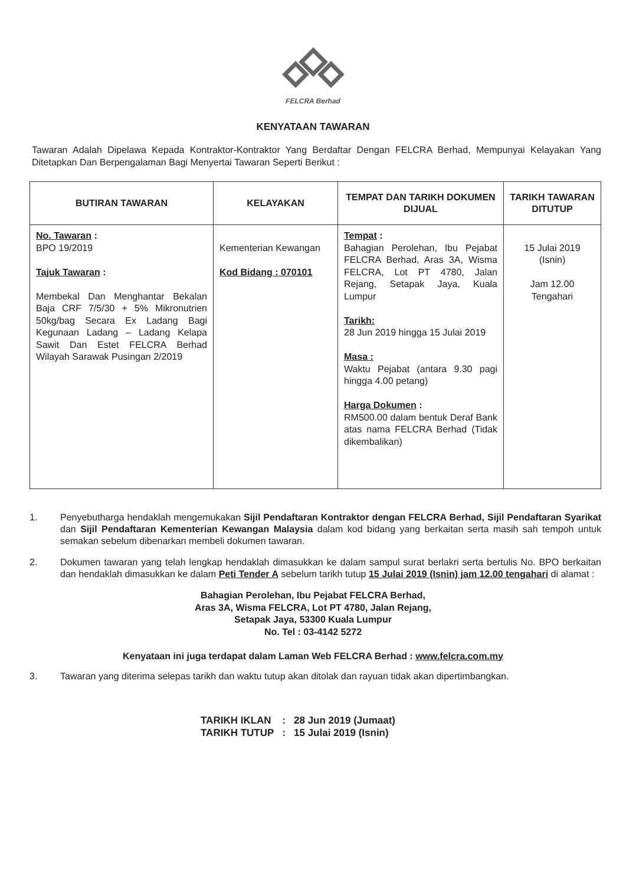FELCRA Berhad
KENYATAAN TAWARAN
Tawaran Adalah Dipelawa Kepada Kontraktor-Kontraktor Yang Berdaftar Dengan FELCRA Berhad, Mempunyai Kelayakan Yang Ditetapkan Dan Berpengalaman Bagi Menyertai Tawaran Seperti Berikut :
| BUTIRAN TAWARAN | KELAYAKAN | TEMPAT DAN TARIKH DOKUMEN DIJUAL | TARIKH TAWARAN DITUTUP |
| --- | --- | --- | --- |
| No. Tawaran : BPO 19/2019 Tajuk Tawaran : Membekal Dan Menghantar Bekalan Baja CRF 7/5/30 + 5% Mikronutrien 50kg/bag Secara Ex Ladang Bagi Kegunaan Ladang – Ladang Kelapa Sawit Dan Estet FELCRA Berhad Wilayah Sarawak Pusingan 2/2019 | Kementerian Kewangan Kod Bidang : 070101 | Tempat : Bahagian Perolehan, Ibu Pejabat FELCRA Berhad, Aras 3A, Wisma FELCRA, Lot PT 4780, Jalan Rejang, Setapak Jaya, Kuala Lumpur Tarikh: 28 Jun 2019 hingga 15 Julai 2019 Masa : Waktu Pejabat (antara 9.30 pagi hingga 4.00 petang) Harga Dokumen : RM500.00 dalam bentuk Deraf Bank atas nama FELCRA Berhad (Tidak dikembalikan) | 15 Julai 2019 (Isnin) Jam 12.00 Tengahari |
1. Penyebutharga hendaklah mengemukakan Sijil Pendaftaran Kontraktor dengan FELCRA Berhad, Sijil Pendaftaran Syarikat dan Sijil Pendaftaran Kementerian Kewangan Malaysia dalam kod bidang yang berkaitan serta masih sah tempoh untuk semakan sebelum dibenarkan membeli dokumen tawaran.
2. Dokumen tawaran yang telah lengkap hendaklah dimasukkan ke dalam sampul surat berlakri serta bertulis No. BPO berkaitan dan hendaklah dimasukkan ke dalam Peti Tender A sebelum tarikh tutup 15 Julai 2019 (Isnin) jam 12.00 tengahari di alamat :
Bahagian Perolehan, Ibu Pejabat FELCRA Berhad,
Aras 3A, Wisma FELCRA, Lot PT 4780, Jalan Rejang,
Setapak Jaya, 53300 Kuala Lumpur
No. Tel : 03-4142 5272
Kenyataan ini juga terdapat dalam Laman Web FELCRA Berhad : www.felcra.com.my
3. Tawaran yang diterima selepas tarikh dan waktu tutup akan ditolak dan rayuan tidak akan dipertimbangkan.
| TARIKH IKLAN | : | 28 Jun 2019 (Jumaat) |
| TARIKH TUTUP | : | 15 Julai 2019 (Isnin) |